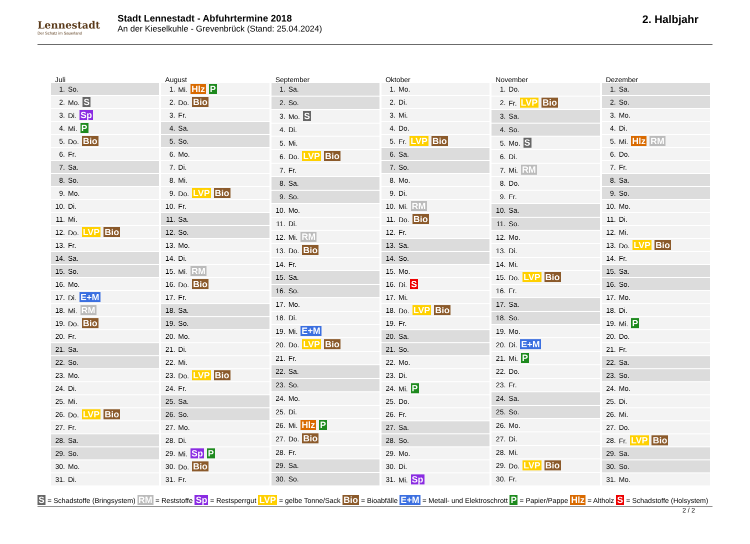Lennestadt
Der Schatz im Sauerland
Stadt Lennestadt - Abfuhrtermine 2018
An der Kieselkuhle - Grevenbrück (Stand: 25.04.2024)
2. Halbjahr
Juli
| 1. | So. |
| 2. | Mo. S |
| 3. | Di. Sp |
| 4. | Mi. P |
| 5. | Do. Bio |
| 6. | Fr. |
| 7. | Sa. |
| 8. | So. |
| 9. | Mo. |
| 10. | Di. |
| 11. | Mi. |
| 12. | Do. LVP Bio |
| 13. | Fr. |
| 14. | Sa. |
| 15. | So. |
| 16. | Mo. |
| 17. | Di. E+M |
| 18. | Mi. RM |
| 19. | Do. Bio |
| 20. | Fr. |
| 21. | Sa. |
| 22. | So. |
| 23. | Mo. |
| 24. | Di. |
| 25. | Mi. |
| 26. | Do. LVP Bio |
| 27. | Fr. |
| 28. | Sa. |
| 29. | So. |
| 30. | Mo. |
| 31. | Di. |
August
| 1. | Mi. Hlz P |
| 2. | Do. Bio |
| 3. | Fr. |
| 4. | Sa. |
| 5. | So. |
| 6. | Mo. |
| 7. | Di. |
| 8. | Mi. |
| 9. | Do. LVP Bio |
| 10. | Fr. |
| 11. | Sa. |
| 12. | So. |
| 13. | Mo. |
| 14. | Di. |
| 15. | Mi. RM |
| 16. | Do. Bio |
| 17. | Fr. |
| 18. | Sa. |
| 19. | So. |
| 20. | Mo. |
| 21. | Di. |
| 22. | Mi. |
| 23. | Do. LVP Bio |
| 24. | Fr. |
| 25. | Sa. |
| 26. | So. |
| 27. | Mo. |
| 28. | Di. |
| 29. | Mi. Sp P |
| 30. | Do. Bio |
| 31. | Fr. |
September
| 1. | Sa. |
| 2. | So. |
| 3. | Mo. S |
| 4. | Di. |
| 5. | Mi. |
| 6. | Do. LVP Bio |
| 7. | Fr. |
| 8. | Sa. |
| 9. | So. |
| 10. | Mo. |
| 11. | Di. |
| 12. | Mi. RM |
| 13. | Do. Bio |
| 14. | Fr. |
| 15. | Sa. |
| 16. | So. |
| 17. | Mo. |
| 18. | Di. |
| 19. | Mi. E+M |
| 20. | Do. LVP Bio |
| 21. | Fr. |
| 22. | Sa. |
| 23. | So. |
| 24. | Mo. |
| 25. | Di. |
| 26. | Mi. Hlz P |
| 27. | Do. Bio |
| 28. | Fr. |
| 29. | Sa. |
| 30. | So. |
Oktober
| 1. | Mo. |
| 2. | Di. |
| 3. | Mi. |
| 4. | Do. |
| 5. | Fr. LVP Bio |
| 6. | Sa. |
| 7. | So. |
| 8. | Mo. |
| 9. | Di. |
| 10. | Mi. RM |
| 11. | Do. Bio |
| 12. | Fr. |
| 13. | Sa. |
| 14. | So. |
| 15. | Mo. |
| 16. | Di. S |
| 17. | Mi. |
| 18. | Do. LVP Bio |
| 19. | Fr. |
| 20. | Sa. |
| 21. | So. |
| 22. | Mo. |
| 23. | Di. |
| 24. | Mi. P |
| 25. | Do. |
| 26. | Fr. |
| 27. | Sa. |
| 28. | So. |
| 29. | Mo. |
| 30. | Di. |
| 31. | Mi. Sp |
November
| 1. | Do. |
| 2. | Fr. LVP Bio |
| 3. | Sa. |
| 4. | So. |
| 5. | Mo. S |
| 6. | Di. |
| 7. | Mi. RM |
| 8. | Do. |
| 9. | Fr. |
| 10. | Sa. |
| 11. | So. |
| 12. | Mo. |
| 13. | Di. |
| 14. | Mi. |
| 15. | Do. LVP Bio |
| 16. | Fr. |
| 17. | Sa. |
| 18. | So. |
| 19. | Mo. |
| 20. | Di. E+M |
| 21. | Mi. P |
| 22. | Do. |
| 23. | Fr. |
| 24. | Sa. |
| 25. | So. |
| 26. | Mo. |
| 27. | Di. |
| 28. | Mi. |
| 29. | Do. LVP Bio |
| 30. | Fr. |
Dezember
| 1. | Sa. |
| 2. | So. |
| 3. | Mo. |
| 4. | Di. |
| 5. | Mi. Hlz RM |
| 6. | Do. |
| 7. | Fr. |
| 8. | Sa. |
| 9. | So. |
| 10. | Mo. |
| 11. | Di. |
| 12. | Mi. |
| 13. | Do. LVP Bio |
| 14. | Fr. |
| 15. | Sa. |
| 16. | So. |
| 17. | Mo. |
| 18. | Di. |
| 19. | Mi. P |
| 20. | Do. |
| 21. | Fr. |
| 22. | Sa. |
| 23. | So. |
| 24. | Mo. |
| 25. | Di. |
| 26. | Mi. |
| 27. | Do. |
| 28. | Fr. LVP Bio |
| 29. | Sa. |
| 30. | So. |
| 31. | Mo. |
S = Schadstoffe (Bringsystem) RM = Reststoffe Sp = Restsperrgut LVP = gelbe Tonne/Sack Bio = Bioabfälle E+M = Metall- und Elektroschrott P = Papier/Pappe Hlz = Altholz S = Schadstoffe (Holsystem)
2 / 2